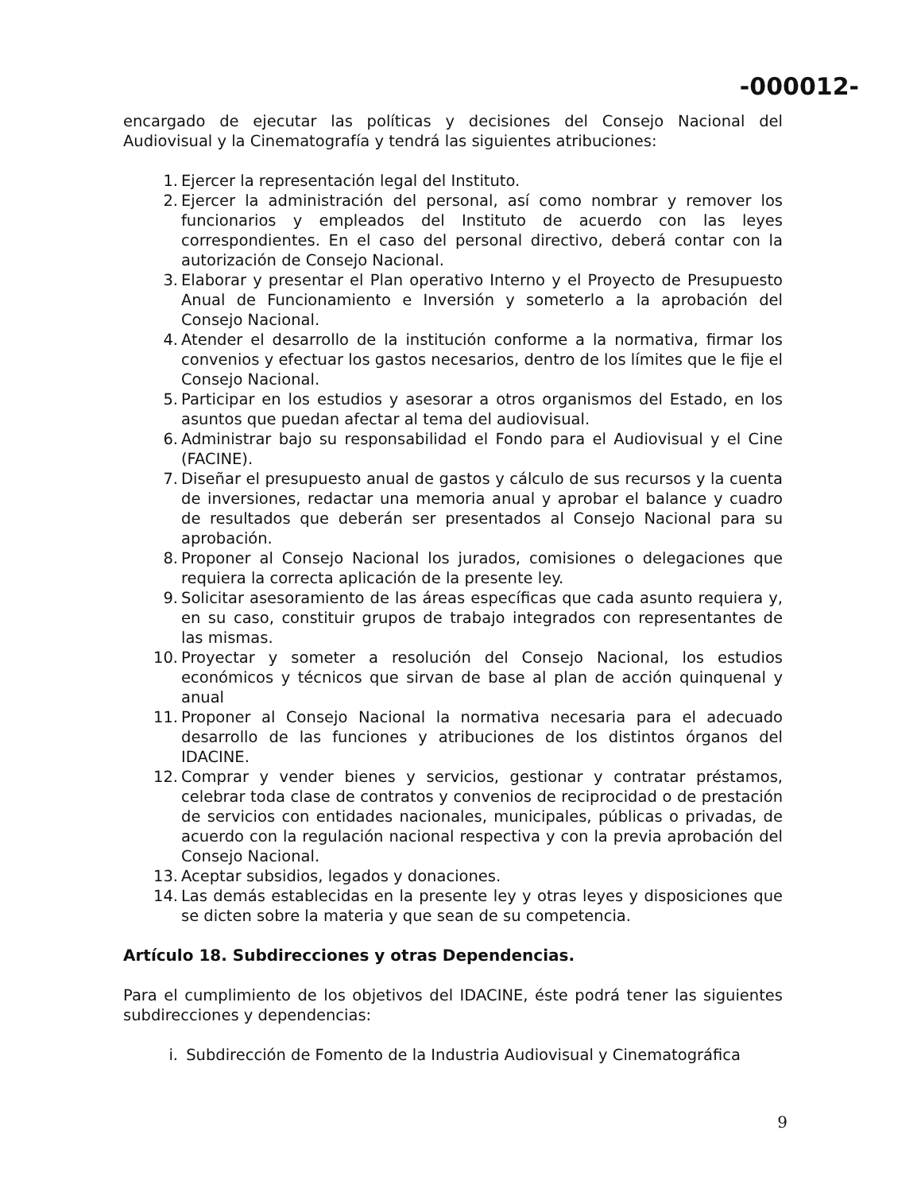-000012-
encargado de ejecutar las políticas y decisiones del Consejo Nacional del Audiovisual y la Cinematografía y tendrá las siguientes atribuciones:
1. Ejercer la representación legal del Instituto.
2. Ejercer la administración del personal, así como nombrar y remover los funcionarios y empleados del Instituto de acuerdo con las leyes correspondientes. En el caso del personal directivo, deberá contar con la autorización de Consejo Nacional.
3. Elaborar y presentar el Plan operativo Interno y el Proyecto de Presupuesto Anual de Funcionamiento e Inversión y someterlo a la aprobación del Consejo Nacional.
4. Atender el desarrollo de la institución conforme a la normativa, firmar los convenios y efectuar los gastos necesarios, dentro de los límites que le fije el Consejo Nacional.
5. Participar en los estudios y asesorar a otros organismos del Estado, en los asuntos que puedan afectar al tema del audiovisual.
6. Administrar bajo su responsabilidad el Fondo para el Audiovisual y el Cine (FACINE).
7. Diseñar el presupuesto anual de gastos y cálculo de sus recursos y la cuenta de inversiones, redactar una memoria anual y aprobar el balance y cuadro de resultados que deberán ser presentados al Consejo Nacional para su aprobación.
8. Proponer al Consejo Nacional los jurados, comisiones o delegaciones que requiera la correcta aplicación de la presente ley.
9. Solicitar asesoramiento de las áreas específicas que cada asunto requiera y, en su caso, constituir grupos de trabajo integrados con representantes de las mismas.
10. Proyectar y someter a resolución del Consejo Nacional, los estudios económicos y técnicos que sirvan de base al plan de acción quinquenal y anual
11. Proponer al Consejo Nacional la normativa necesaria para el adecuado desarrollo de las funciones y atribuciones de los distintos órganos del IDACINE.
12. Comprar y vender bienes y servicios, gestionar y contratar préstamos, celebrar toda clase de contratos y convenios de reciprocidad o de prestación de servicios con entidades nacionales, municipales, públicas o privadas, de acuerdo con la regulación nacional respectiva y con la previa aprobación del Consejo Nacional.
13. Aceptar subsidios, legados y donaciones.
14. Las demás establecidas en la presente ley y otras leyes y disposiciones que se dicten sobre la materia y que sean de su competencia.
Artículo 18. Subdirecciones y otras Dependencias.
Para el cumplimiento de los objetivos del IDACINE, éste podrá tener las siguientes subdirecciones y dependencias:
i. Subdirección de Fomento de la Industria Audiovisual y Cinematográfica
9